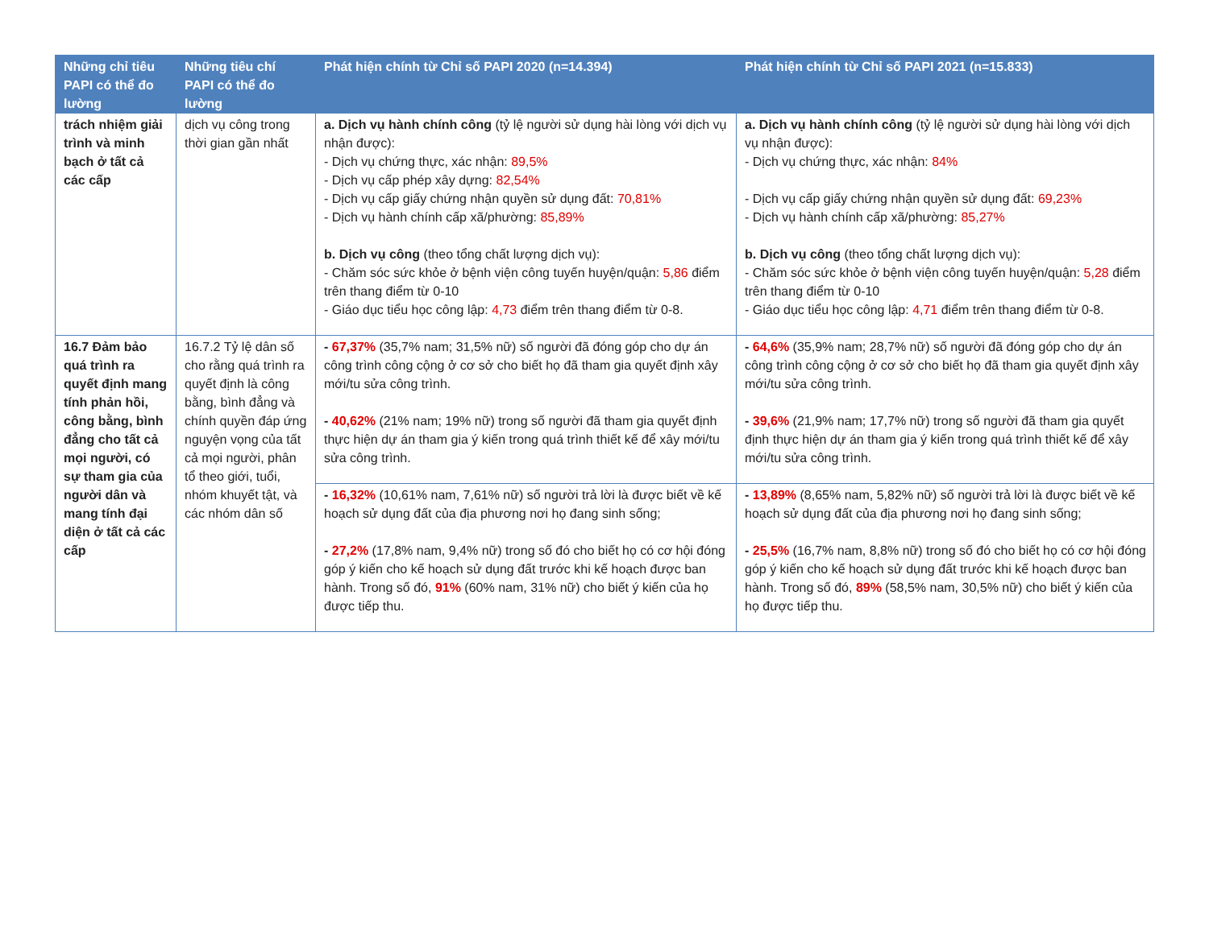| Những chỉ tiêu PAPI có thể đo lường | Những tiêu chí PAPI có thể đo lường | Phát hiện chính từ Chỉ số PAPI 2020 (n=14.394) | Phát hiện chính từ Chỉ số PAPI 2021 (n=15.833) |
| --- | --- | --- | --- |
| trách nhiệm giải trình và minh bạch ở tất cả các cấp | dịch vụ công trong thời gian gần nhất | a. Dịch vụ hành chính công (tỷ lệ người sử dụng hài lòng với dịch vụ nhận được): - Dịch vụ chứng thực, xác nhận: 89,5% - Dịch vụ cấp phép xây dựng: 82,54% - Dịch vụ cấp giấy chứng nhận quyền sử dụng đất: 70,81% - Dịch vụ hành chính cấp xã/phường: 85,89% b. Dịch vụ công (theo tổng chất lượng dịch vụ): - Chăm sóc sức khỏe ở bệnh viện công tuyến huyện/quận: 5,86 điểm trên thang điểm từ 0-10 - Giáo dục tiểu học công lập: 4,73 điểm trên thang điểm từ 0-8. | a. Dịch vụ hành chính công (tỷ lệ người sử dụng hài lòng với dịch vụ nhận được): - Dịch vụ chứng thực, xác nhận: 84% - Dịch vụ cấp giấy chứng nhận quyền sử dụng đất: 69,23% - Dịch vụ hành chính cấp xã/phường: 85,27% b. Dịch vụ công (theo tổng chất lượng dịch vụ): - Chăm sóc sức khỏe ở bệnh viện công tuyến huyện/quận: 5,28 điểm trên thang điểm từ 0-10 - Giáo dục tiểu học công lập: 4,71 điểm trên thang điểm từ 0-8. |
| 16.7 Đảm bảo quá trình ra quyết định mang tính phản hồi, công bằng, bình đẳng cho tất cả mọi người, có sự tham gia của người dân và mang tính đại diện ở tất cả các cấp | 16.7.2 Tỷ lệ dân số cho rằng quá trình ra quyết định là công bằng, bình đẳng và chính quyền đáp ứng nguyện vọng của tất cả mọi người, phân tổ theo giới, tuổi, nhóm khuyết tật, và các nhóm dân số | - 67,37% (35,7% nam; 31,5% nữ) số người đã đóng góp cho dự án công trình công cộng ở cơ sở cho biết họ đã tham gia quyết định xây mới/tu sửa công trình. - 40,62% (21% nam; 19% nữ) trong số người đã tham gia quyết định thực hiện dự án tham gia ý kiến trong quá trình thiết kế để xây mới/tu sửa công trình. | - 64,6% (35,9% nam; 28,7% nữ) số người đã đóng góp cho dự án công trình công cộng ở cơ sở cho biết họ đã tham gia quyết định xây mới/tu sửa công trình. - 39,6% (21,9% nam; 17,7% nữ) trong số người đã tham gia quyết định thực hiện dự án tham gia ý kiến trong quá trình thiết kế để xây mới/tu sửa công trình. |
| | | - 16,32% (10,61% nam, 7,61% nữ) số người trả lời là được biết về kế hoạch sử dụng đất của địa phương nơi họ đang sinh sống; - 27,2% (17,8% nam, 9,4% nữ) trong số đó cho biết họ có cơ hội đóng góp ý kiến cho kế hoạch sử dụng đất trước khi kế hoạch được ban hành. Trong số đó, 91% (60% nam, 31% nữ) cho biết ý kiến của họ được tiếp thu. | - 13,89% (8,65% nam, 5,82% nữ) số người trả lời là được biết về kế hoạch sử dụng đất của địa phương nơi họ đang sinh sống; - 25,5% (16,7% nam, 8,8% nữ) trong số đó cho biết họ có cơ hội đóng góp ý kiến cho kế hoạch sử dụng đất trước khi kế hoạch được ban hành. Trong số đó, 89% (58,5% nam, 30,5% nữ) cho biết ý kiến của họ được tiếp thu. |